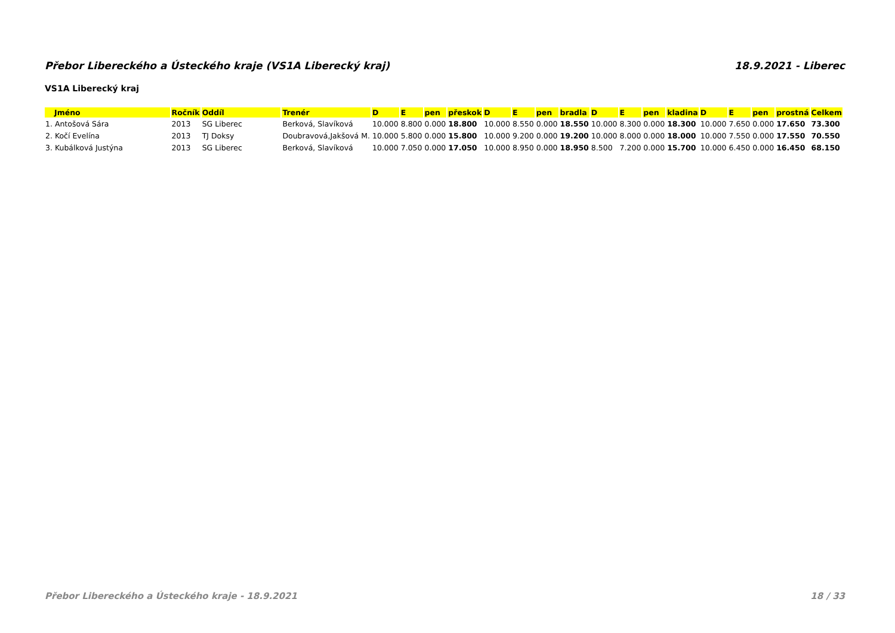Přebor Libereckého a Ústeckého kraje (VS1A Liberecký kraj) 18.9.2021 - Liberec
VS1A Liberecký kraj
| Jméno | Ročník | Oddíl | Trenér | D | E | pen | přeskok | D | E | pen | bradla | D | E | pen | kladina | D | E | pen | prostná | Celkem |
| --- | --- | --- | --- | --- | --- | --- | --- | --- | --- | --- | --- | --- | --- | --- | --- | --- | --- | --- | --- | --- |
| 1. Antošová Sára | 2013 | SG Liberec | Berková, Slavíková | 10.000 | 8.800 | 0.000 | 18.800 | 10.000 | 8.550 | 0.000 | 18.550 | 10.000 | 8.300 | 0.000 | 18.300 | 10.000 | 7.650 | 0.000 | 17.650 | 73.300 |
| 2. Kočí Evelína | 2013 | TJ Doksy | Doubravová,Jakšová M. | 10.000 | 5.800 | 0.000 | 15.800 | 10.000 | 9.200 | 0.000 | 19.200 | 10.000 | 8.000 | 0.000 | 18.000 | 10.000 | 7.550 | 0.000 | 17.550 | 70.550 |
| 3. Kubálková Justýna | 2013 | SG Liberec | Berková, Slavíková | 10.000 | 7.050 | 0.000 | 17.050 | 10.000 | 8.950 | 0.000 | 18.950 | 8.500 | 7.200 | 0.000 | 15.700 | 10.000 | 6.450 | 0.000 | 16.450 | 68.150 |
Přebor Libereckého a Ústeckého kraje - 18.9.2021 18 / 33